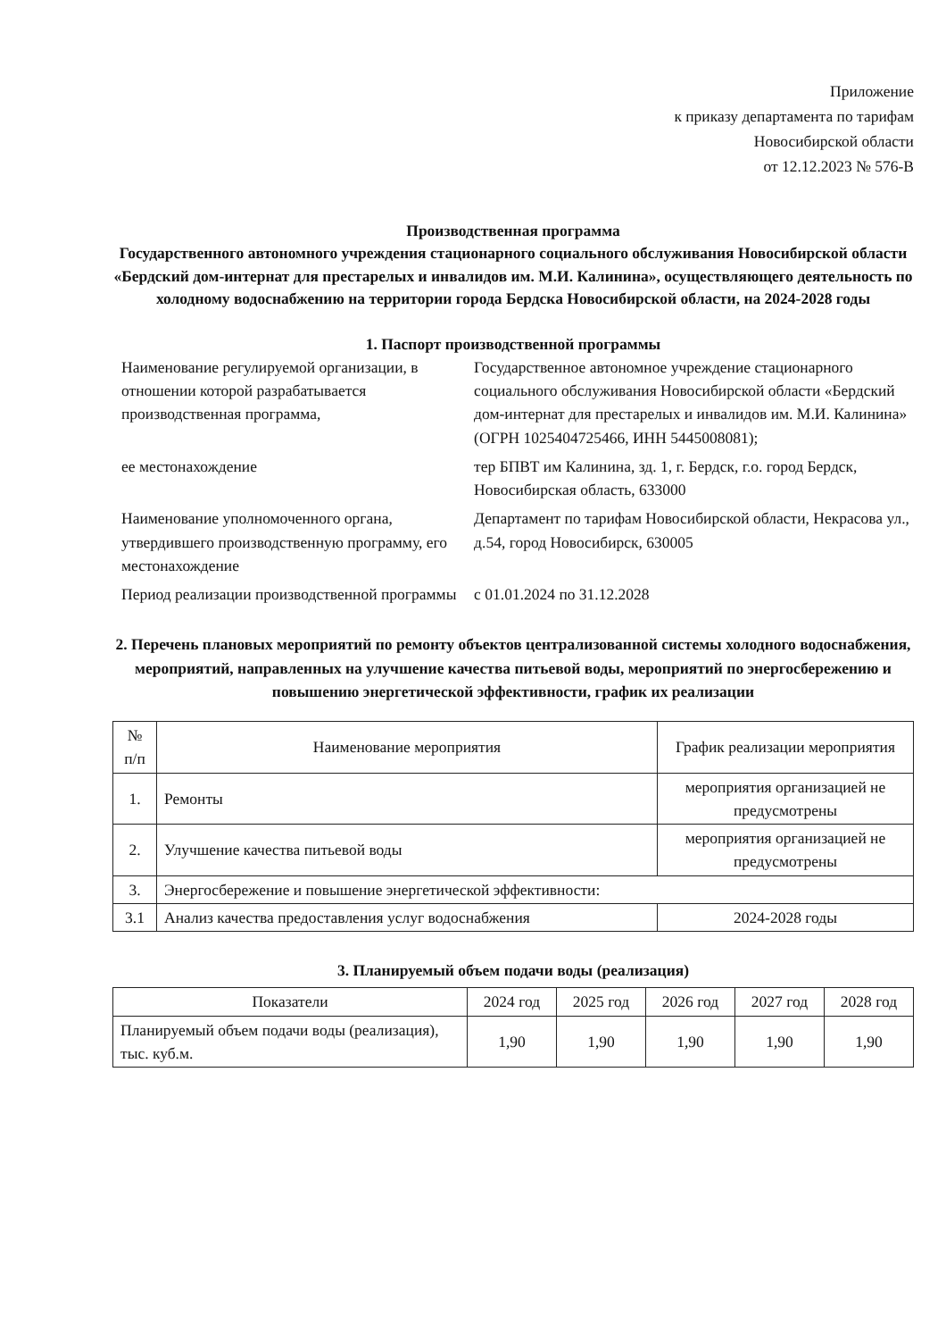Приложение
к приказу департамента по тарифам
Новосибирской области
от 12.12.2023 № 576-В
Производственная программа
Государственного автономного учреждения стационарного социального обслуживания Новосибирской области «Бердский дом-интернат для престарелых и инвалидов им. М.И. Калинина», осуществляющего деятельность по холодному водоснабжению на территории города Бердска Новосибирской области, на 2024-2028 годы
1. Паспорт производственной программы
| Наименование регулируемой организации, в отношении которой разрабатывается производственная программа, | Государственное автономное учреждение стационарного социального обслуживания Новосибирской области «Бердский дом-интернат для престарелых и инвалидов им. М.И. Калинина» (ОГРН 1025404725466, ИНН 5445008081); |
| ее местонахождение | тер БПВТ им Калинина, зд. 1, г. Бердск, г.о. город Бердск, Новосибирская область, 633000 |
| Наименование уполномоченного органа, утвердившего производственную программу, его местонахождение | Департамент по тарифам Новосибирской области, Некрасова ул., д.54, город Новосибирск, 630005 |
| Период реализации производственной программы | с 01.01.2024 по 31.12.2028 |
2. Перечень плановых мероприятий по ремонту объектов централизованной системы холодного водоснабжения, мероприятий, направленных на улучшение качества питьевой воды, мероприятий по энергосбережению и повышению энергетической эффективности, график их реализации
| № п/п | Наименование мероприятия | График реализации мероприятия |
| --- | --- | --- |
| 1. | Ремонты | мероприятия организацией не предусмотрены |
| 2. | Улучшение качества питьевой воды | мероприятия организацией не предусмотрены |
| 3. | Энергосбережение и повышение энергетической эффективности: | |
| 3.1 | Анализ качества предоставления услуг водоснабжения | 2024-2028 годы |
3. Планируемый объем подачи воды (реализация)
| Показатели | 2024 год | 2025 год | 2026 год | 2027 год | 2028 год |
| --- | --- | --- | --- | --- | --- |
| Планируемый объем подачи воды (реализация), тыс. куб.м. | 1,90 | 1,90 | 1,90 | 1,90 | 1,90 |